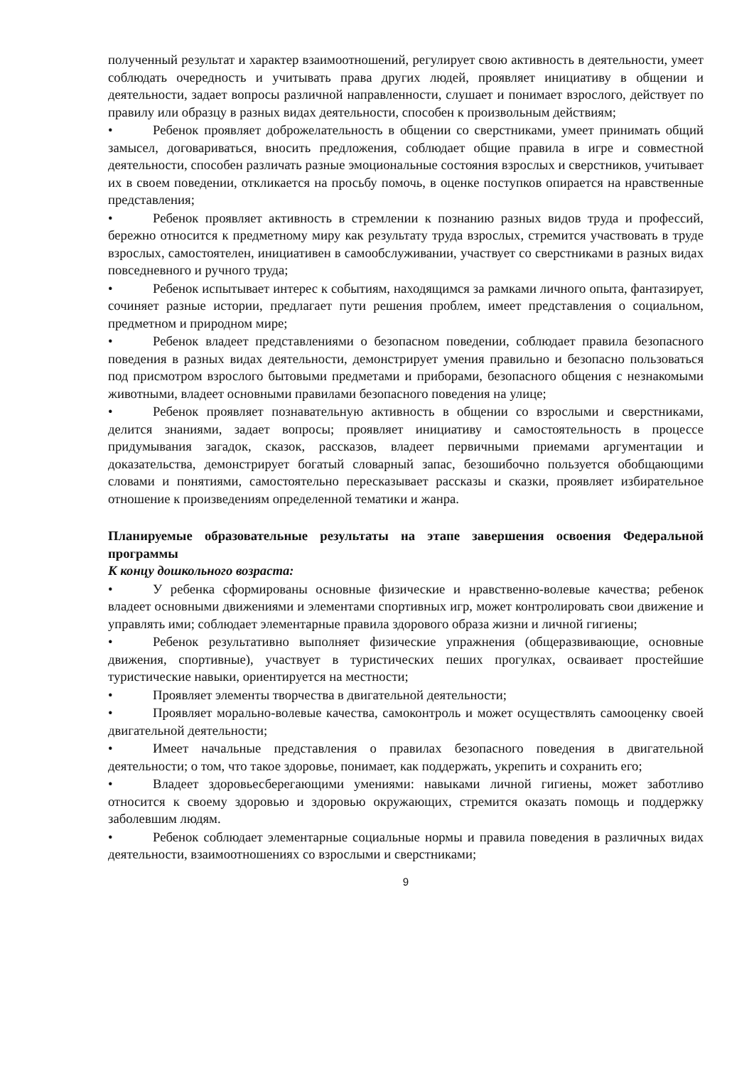полученный результат и характер взаимоотношений, регулирует свою активность в деятельности, умеет соблюдать очередность и учитывать права других людей, проявляет инициативу в общении и деятельности, задает вопросы различной направленности, слушает и понимает взрослого, действует по правилу или образцу в разных видах деятельности, способен к произвольным действиям;
• Ребенок проявляет доброжелательность в общении со сверстниками, умеет принимать общий замысел, договариваться, вносить предложения, соблюдает общие правила в игре и совместной деятельности, способен различать разные эмоциональные состояния взрослых и сверстников, учитывает их в своем поведении, откликается на просьбу помочь, в оценке поступков опирается на нравственные представления;
• Ребенок проявляет активность в стремлении к познанию разных видов труда и профессий, бережно относится к предметному миру как результату труда взрослых, стремится участвовать в труде взрослых, самостоятелен, инициативен в самообслуживании, участвует со сверстниками в разных видах повседневного и ручного труда;
• Ребенок испытывает интерес к событиям, находящимся за рамками личного опыта, фантазирует, сочиняет разные истории, предлагает пути решения проблем, имеет представления о социальном, предметном и природном мире;
• Ребенок владеет представлениями о безопасном поведении, соблюдает правила безопасного поведения в разных видах деятельности, демонстрирует умения правильно и безопасно пользоваться под присмотром взрослого бытовыми предметами и приборами, безопасного общения с незнакомыми животными, владеет основными правилами безопасного поведения на улице;
• Ребенок проявляет познавательную активность в общении со взрослыми и сверстниками, делится знаниями, задает вопросы; проявляет инициативу и самостоятельность в процессе придумывания загадок, сказок, рассказов, владеет первичными приемами аргументации и доказательства, демонстрирует богатый словарный запас, безошибочно пользуется обобщающими словами и понятиями, самостоятельно пересказывает рассказы и сказки, проявляет избирательное отношение к произведениям определенной тематики и жанра.
Планируемые образовательные результаты на этапе завершения освоения Федеральной программы
К концу дошкольного возраста:
• У ребенка сформированы основные физические и нравственно-волевые качества; ребенок владеет основными движениями и элементами спортивных игр, может контролировать свои движение и управлять ими; соблюдает элементарные правила здорового образа жизни и личной гигиены;
• Ребенок результативно выполняет физические упражнения (общеразвивающие, основные движения, спортивные), участвует в туристических пеших прогулках, осваивает простейшие туристические навыки, ориентируется на местности;
• Проявляет элементы творчества в двигательной деятельности;
• Проявляет морально-волевые качества, самоконтроль и может осуществлять самооценку своей двигательной деятельности;
• Имеет начальные представления о правилах безопасного поведения в двигательной деятельности; о том, что такое здоровье, понимает, как поддержать, укрепить и сохранить его;
• Владеет здоровьесберегающими умениями: навыками личной гигиены, может заботливо относится к своему здоровью и здоровью окружающих, стремится оказать помощь и поддержку заболевшим людям.
• Ребенок соблюдает элементарные социальные нормы и правила поведения в различных видах деятельности, взаимоотношениях со взрослыми и сверстниками;
9